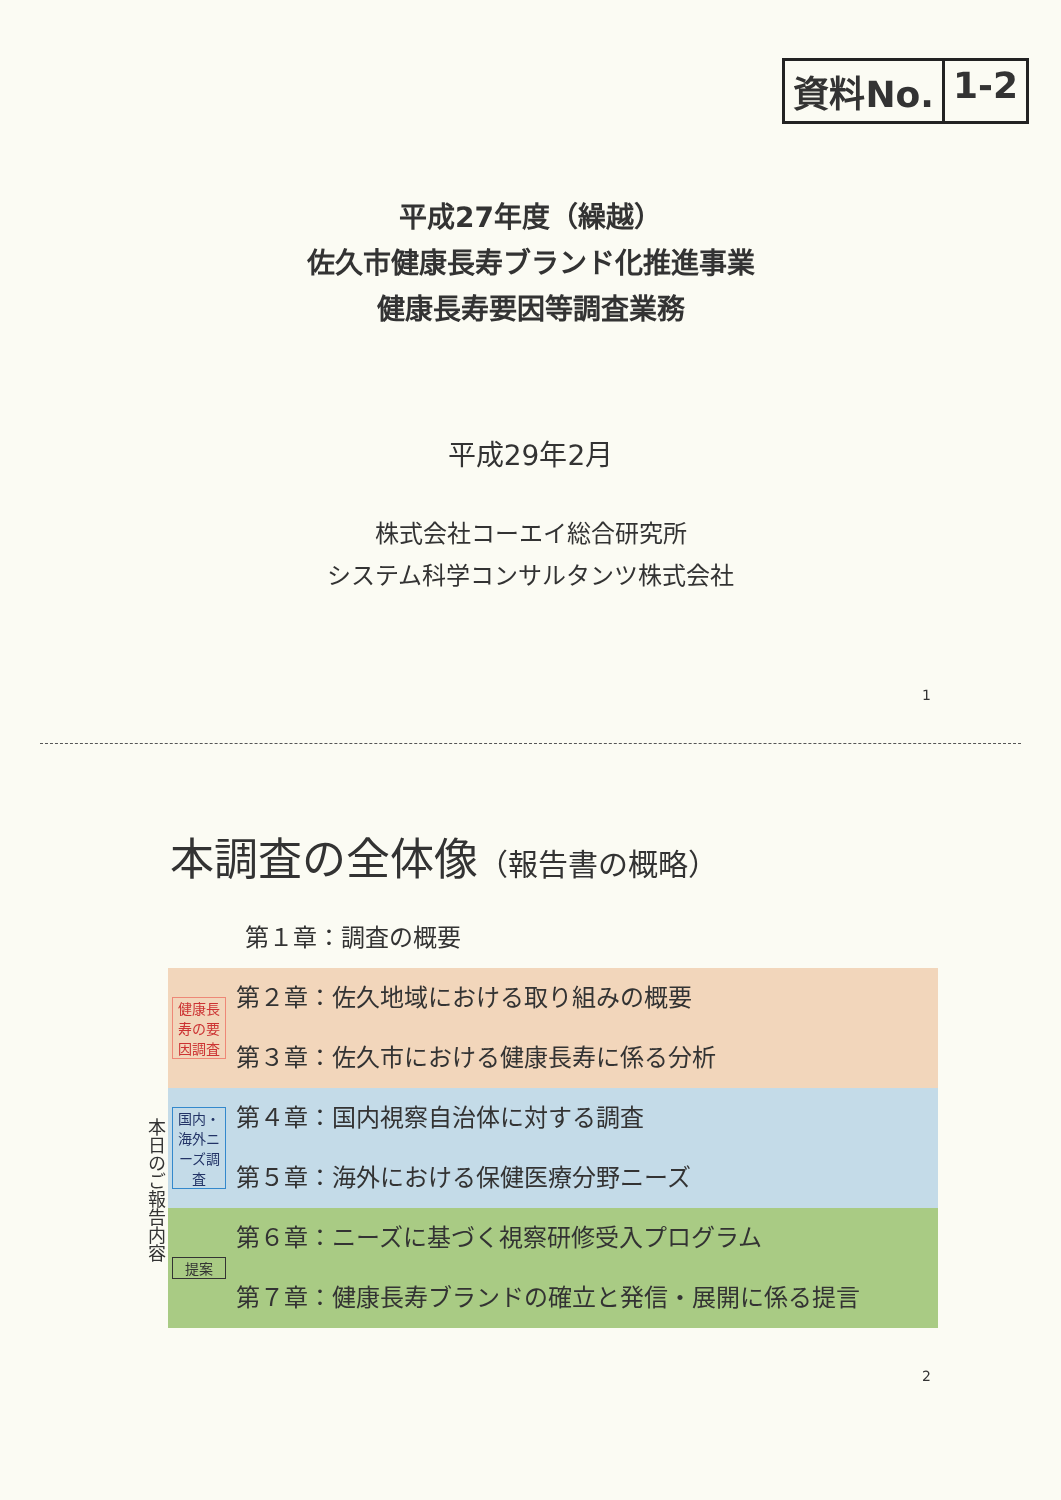資料No. 1-2
平成27年度（繰越）
佐久市健康長寿ブランド化推進事業
健康長寿要因等調査業務
平成29年2月
株式会社コーエイ総合研究所
システム科学コンサルタンツ株式会社
1
本調査の全体像（報告書の概略）
第１章：調査の概要
本日のご報告内容
健康長寿の要因調査
第２章：佐久地域における取り組みの概要
第３章：佐久市における健康長寿に係る分析
国内・海外ニーズ調査
第４章：国内視察自治体に対する調査
第５章：海外における保健医療分野ニーズ
提案
第６章：ニーズに基づく視察研修受入プログラム
第７章：健康長寿ブランドの確立と発信・展開に係る提言
2